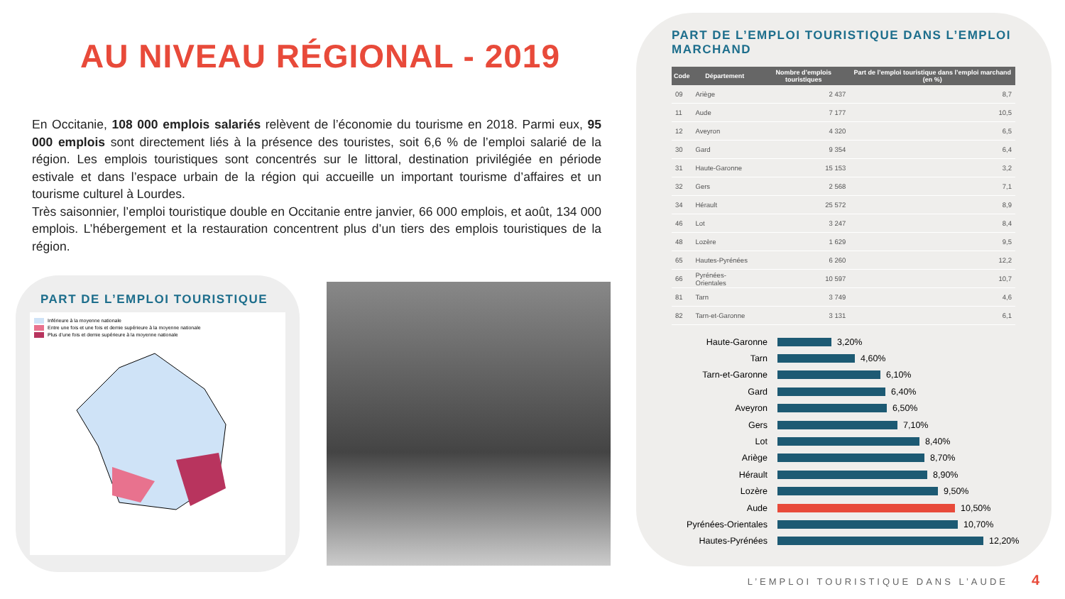AU NIVEAU RÉGIONAL - 2019
En Occitanie, 108 000 emplois salariés relèvent de l’économie du tourisme en 2018. Parmi eux, 95 000 emplois sont directement liés à la présence des touristes, soit 6,6 % de l’emploi salarié de la région. Les emplois touristiques sont concentrés sur le littoral, destination privilégiée en période estivale et dans l’espace urbain de la région qui accueille un important tourisme d’affaires et un tourisme culturel à Lourdes.
Très saisonnier, l’emploi touristique double en Occitanie entre janvier, 66 000 emplois, et août, 134 000 emplois. L’hébergement et la restauration concentrent plus d’un tiers des emplois touristiques de la région.
PART DE L’EMPLOI TOURISTIQUE
Inférieure à la moyenne nationale
Entre une fois et une fois et demie supérieure à la moyenne nationale
Plus d’une fois et demie supérieure à la moyenne nationale
PART DE L’EMPLOI TOURISTIQUE DANS L’EMPLOI MARCHAND
| Code | Département | Nombre d’emplois touristiques | Part de l’emploi touristique dans l’emploi marchand (en %) |
| --- | --- | --- | --- |
| 09 | Ariège | 2 437 | 8,7 |
| 11 | Aude | 7 177 | 10,5 |
| 12 | Aveyron | 4 320 | 6,5 |
| 30 | Gard | 9 354 | 6,4 |
| 31 | Haute-Garonne | 15 153 | 3,2 |
| 32 | Gers | 2 568 | 7,1 |
| 34 | Hérault | 25 572 | 8,9 |
| 46 | Lot | 3 247 | 8,4 |
| 48 | Lozère | 1 629 | 9,5 |
| 65 | Hautes-Pyrénées | 6 260 | 12,2 |
| 66 | Pyrénées-Orientales | 10 597 | 10,7 |
| 81 | Tarn | 3 749 | 4,6 |
| 82 | Tarn-et-Garonne | 3 131 | 6,1 |
Haute-Garonne 3,20%
Tarn 4,60%
Tarn-et-Garonne 6,10%
Gard 6,40%
Aveyron 6,50%
Gers 7,10%
Lot 8,40%
Ariège 8,70%
Hérault 8,90%
Lozère 9,50%
Aude 10,50%
Pyrénées-Orientales 10,70%
Hautes-Pyrénées 12,20%
L’EMPLOI TOURISTIQUE DANS L’AUDE
4